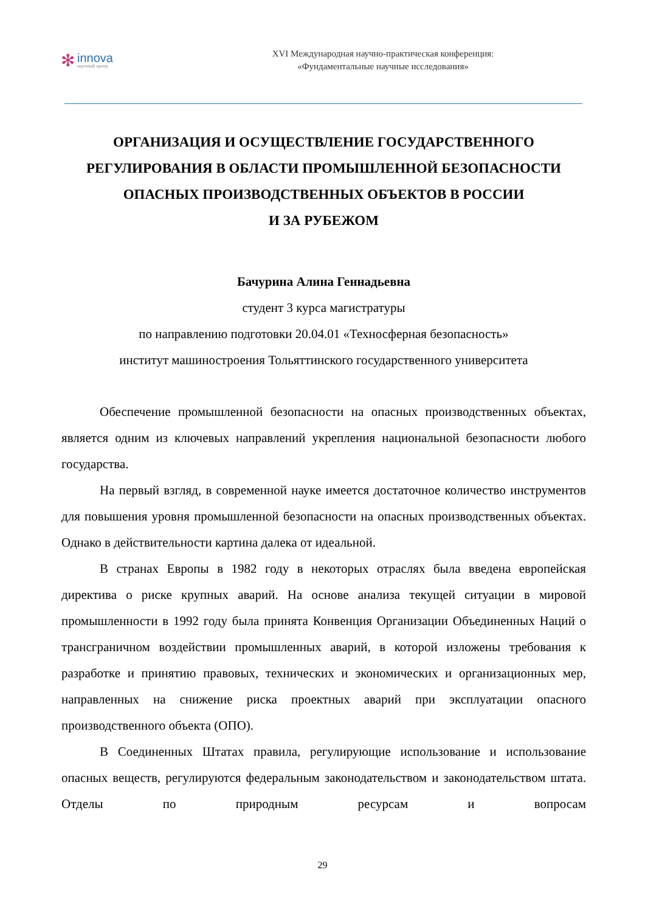✻
innova
научный центр
XVI Международная научно-практическая конференция:
«Фундаментальные научные исследования»
ОРГАНИЗАЦИЯ И ОСУЩЕСТВЛЕНИЕ ГОСУДАРСТВЕННОГО РЕГУЛИРОВАНИЯ В ОБЛАСТИ ПРОМЫШЛЕННОЙ БЕЗОПАСНОСТИ ОПАСНЫХ ПРОИЗВОДСТВЕННЫХ ОБЪЕКТОВ В РОССИИ
И ЗА РУБЕЖОМ
Бачурина Алина Геннадьевна
студент 3 курса магистратуры
по направлению подготовки 20.04.01 «Техносферная безопасность»
институт машиностроения Тольяттинского государственного университета
Обеспечение промышленной безопасности на опасных производственных объектах, является одним из ключевых направлений укрепления национальной безопасности любого государства.
На первый взгляд, в современной науке имеется достаточное количество инструментов для повышения уровня промышленной безопасности на опасных производственных объектах. Однако в действительности картина далека от идеальной.
В странах Европы в 1982 году в некоторых отраслях была введена европейская директива о риске крупных аварий. На основе анализа текущей ситуации в мировой промышленности в 1992 году была принята Конвенция Организации Объединенных Наций о трансграничном воздействии промышленных аварий, в которой изложены требования к разработке и принятию правовых, технических и экономических и организационных мер, направленных на снижение риска проектных аварий при эксплуатации опасного производственного объекта (ОПО).
В Соединенных Штатах правила, регулирующие использование и использование опасных веществ, регулируются федеральным законодательством и законодательством штата. Отделы по природным ресурсам и вопросам
29